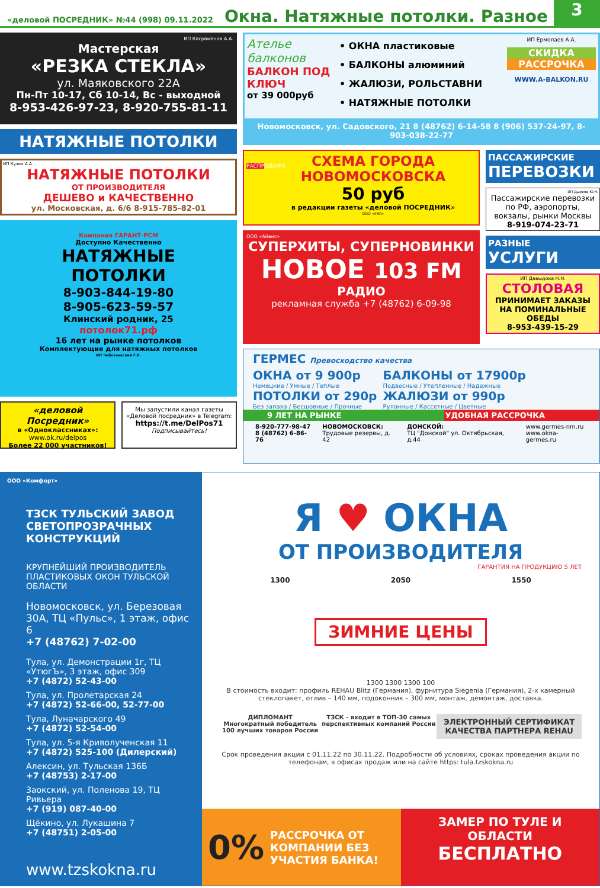«деловой ПОСРЕДНИК» №44 (998) 09.11.2022
Окна. Натяжные потолки. Разное
3
ИП Каграманов А.А.
Мастерская
«РЕЗКА СТЕКЛА»
ул. Маяковского 22А
Пн-Пт 10-17, Сб 10-14, Вс - выходной
8-953-426-97-23, 8-920-755-81-11
НАТЯЖНЫЕ ПОТОЛКИ
ИП Кузин А.А.
НАТЯЖНЫЕ ПОТОЛКИ
ОТ ПРОИЗВОДИТЕЛЯ
ДЕШЕВО и КАЧЕСТВЕННО
ул. Московская, д. 6/6 8-915-785-82-01
Компания ГАРАНТ-РСМ
Доступно Качественно
НАТЯЖНЫЕ ПОТОЛКИ
8-903-844-19-80
8-905-623-59-57
Клинский родник, 25
потолок71.рф
16 лет на рынке потолков
Комплектующие для натяжных потолков
ИП Чеботаевский Г.В.
«деловой Посредник»
в «Одноклассниках»:
www.ok.ru/delpos
Более 22 000 участников!
Мы запустили канал газеты «Деловой посредник» в Telegram:
https://t.me/DelPos71
Подписывайтесь!
Ателье балконов
БАЛКОН ПОД КЛЮЧ
от 39 000руб
• ОКНА пластиковые
• БАЛКОНЫ алюминий
• ЖАЛЮЗИ, РОЛЬСТАВНИ
• НАТЯЖНЫЕ ПОТОЛКИ
ИП Ермолаев А.А.
СКИДКА
РАССРОЧКА
WWW.A-BALKON.RU
Новомосковск, ул. Садовского, 21 8 (48762) 6-14-58 8 (906) 537-24-97, 8-903-038-22-77
РАСПРОДАЖА
СХЕМА ГОРОДА НОВОМОСКОВСКА
50 руб
в редакции газеты «деловой ПОСРЕДНИК»
ООО «АМА»
ООО «Айвис»
СУПЕРХИТЫ, СУПЕРНОВИНКИ
НОВОЕ 103 FM
РАДИО
рекламная служба +7 (48762) 6-09-98
ПАССАЖИРСКИЕ
ПЕРЕВОЗКИ
ИП Дырков Ю.Н.
Пассажирские перевозки по РФ, аэропорты, вокзалы, рынки Москвы
8-919-074-23-71
РАЗНЫЕ
УСЛУГИ
ИП Давыдова Н.Н.
СТОЛОВАЯ
ПРИНИМАЕТ ЗАКАЗЫ НА ПОМИНАЛЬНЫЕ ОБЕДЫ
8-953-439-15-29
ГЕРМЕС Превосходство качества
ОКНА от 9 900р
Немецкие / Умные / Теплые
ПОТОЛКИ от 290р
Без запаха / Бесшовные / Прочные
БАЛКОНЫ от 17900р
Подвесные / Утепленные / Надежные
ЖАЛЮЗИ от 990р
Рулонные / Кассетные / Цветные
9 ЛЕТ НА РЫНКЕ УДОБНАЯ РАССРОЧКА
8-920-777-98-47
8 (48762) 6-86-76
НОВОМОСКОВСК:
Трудовые резервы, д. 42
ДОНСКОЙ:
ТЦ "Донской" ул. Октябрьская, д.44
www.germes-nm.ru
www.okna-germes.ru
ООО «Комфорт»
ТЗСК ТУЛЬСКИЙ ЗАВОД СВЕТОПРОЗРАЧНЫХ КОНСТРУКЦИЙ
КРУПНЕЙШИЙ ПРОИЗВОДИТЕЛЬ ПЛАСТИКОВЫХ ОКОН ТУЛЬСКОЙ ОБЛАСТИ
Новомосковск, ул. Березовая 30А, ТЦ «Пульс», 1 этаж, офис 6
+7 (48762) 7-02-00
Тула, ул. Демонстрации 1г, ТЦ «УтюгЪ», 3 этаж, офис 309
+7 (4872) 52-43-00
Тула, ул. Пролетарская 24
+7 (4872) 52-66-00, 52-77-00
Тула, Луначарского 49
+7 (4872) 52-54-00
Тула, ул. 5-я Криволученская 11
+7 (4872) 525-100 (Дилерский)
Алексин, ул. Тульская 136Б
+7 (48753) 2-17-00
Заокский, ул. Поленова 19, ТЦ Ривьера
+7 (919) 087-40-00
Щёкино, ул. Лукашина 7
+7 (48751) 2-05-00
www.tzskokna.ru
Я ♥ ОКНА
ОТ ПРОИЗВОДИТЕЛЯ
ГАРАНТИЯ НА ПРОДУКЦИЮ 5 ЛЕТ
1300 2050 1550
ЗИМНИЕ ЦЕНЫ
1300 1300 1300 100
В стоимость входит: профиль REHAU Blitz (Германия), фурнитура Siegenia (Германия), 2-х камерный стеклопакет, отлив – 140 мм, подоконник – 300 мм, монтаж, демонтаж, доставка.
ДИПЛОМАНТ
Многократный победитель 100 лучших товаров России
ТЗСК - входит в ТОП-30 самых перспективных компаний России
ЭЛЕКТРОННЫЙ СЕРТИФИКАТ КАЧЕСТВА ПАРТНЕРА REHAU
Срок проведения акции с 01.11.22 по 30.11.22. Подробности об условиях, сроках проведения акции по телефонам, в офисах продаж или на сайте https: tula.tzskokna.ru
0% РАССРОЧКА ОТ КОМПАНИИ БЕЗ УЧАСТИЯ БАНКА!
ЗАМЕР ПО ТУЛЕ И ОБЛАСТИ
БЕСПЛАТНО